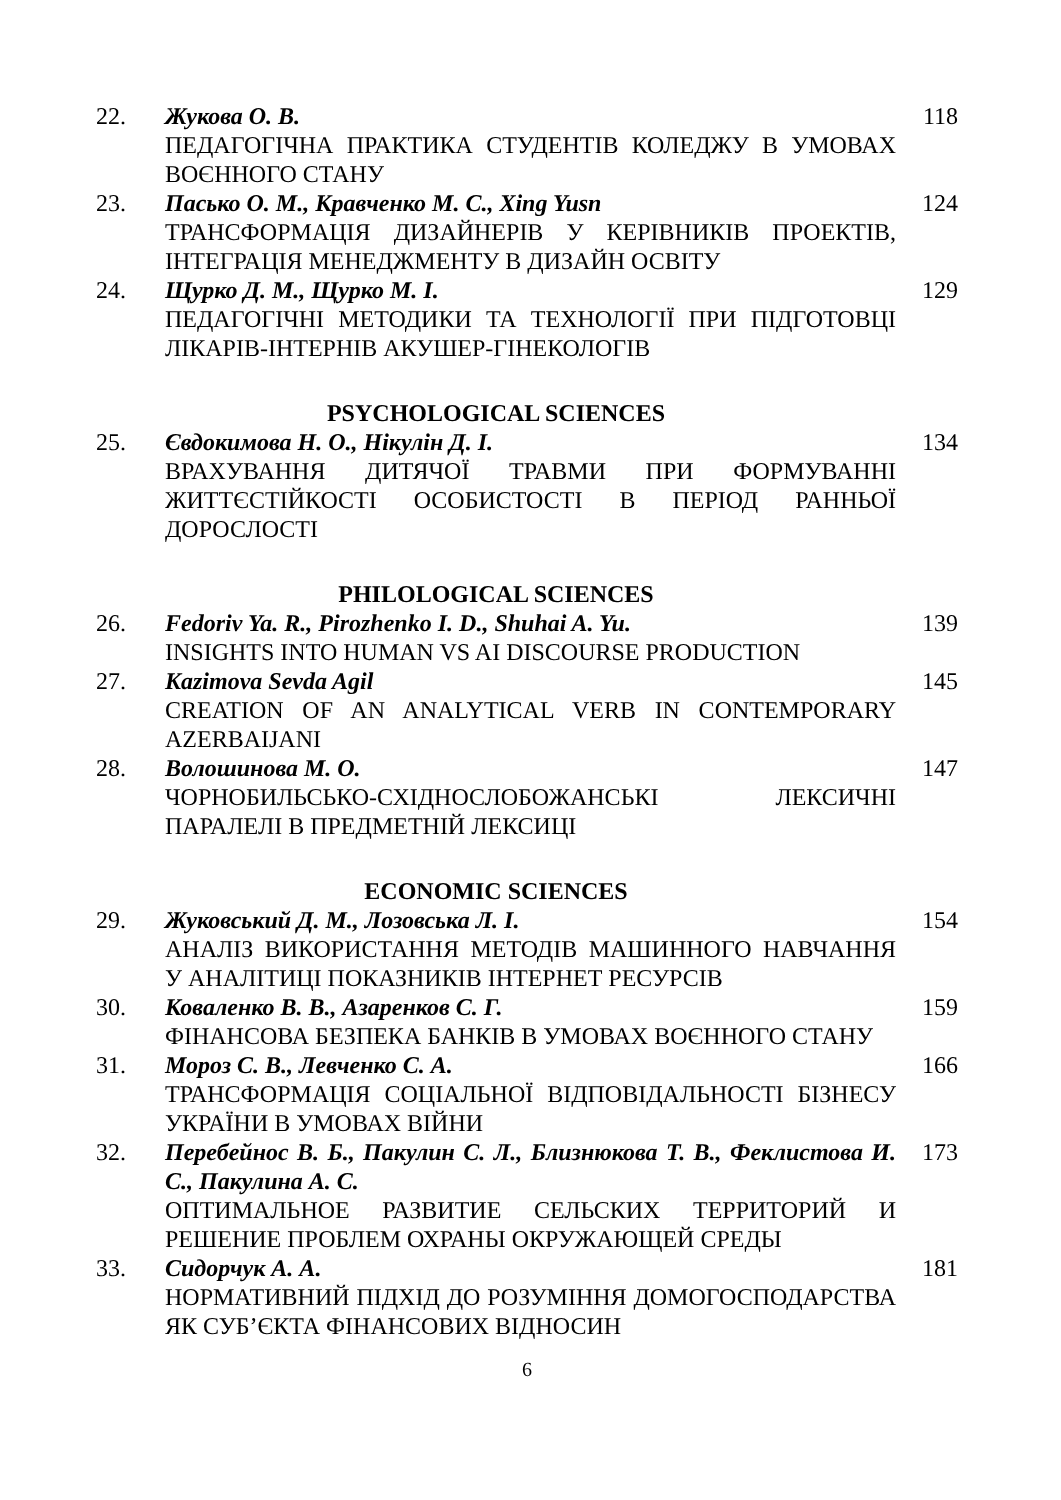22. Жукова О. В.
ПЕДАГОГІЧНА ПРАКТИКА СТУДЕНТІВ КОЛЕДЖУ В УМОВАХ ВОЄННОГО СТАНУ
118
23. Пасько О. М., Кравченко М. С., Xing Yusn
ТРАНСФОРМАЦІЯ ДИЗАЙНЕРІВ У КЕРІВНИКІВ ПРОЕКТІВ, ІНТЕГРАЦІЯ МЕНЕДЖМЕНТУ В ДИЗАЙН ОСВІТУ
124
24. Щурко Д. М., Щурко М. І.
ПЕДАГОГІЧНІ МЕТОДИКИ ТА ТЕХНОЛОГІЇ ПРИ ПІДГОТОВЦІ ЛІКАРІВ-ІНТЕРНІВ АКУШЕР-ГІНЕКОЛОГІВ
129
PSYCHOLOGICAL SCIENCES
25. Євдокимова Н. О., Нікулін Д. І.
ВРАХУВАННЯ ДИТЯЧОЇ ТРАВМИ ПРИ ФОРМУВАННІ ЖИТТЄСТІЙКОСТІ ОСОБИСТОСТІ В ПЕРІОД РАННЬОЇ ДОРОСЛОСТІ
134
PHILOLOGICAL SCIENCES
26. Fedoriv Ya. R., Pirozhenko I. D., Shuhai A. Yu.
INSIGHTS INTO HUMAN VS AI DISCOURSE PRODUCTION
139
27. Kazimova Sevda Agil
CREATION OF AN ANALYTICAL VERB IN CONTEMPORARY AZERBAIJANI
145
28. Волошинова М. О.
ЧОРНОБИЛЬСЬКО-СХІДНОСЛОБОЖАНСЬКІ ЛЕКСИЧНІ ПАРАЛЕЛІ В ПРЕДМЕТНІЙ ЛЕКСИЦІ
147
ECONOMIC SCIENCES
29. Жуковський Д. М., Лозовська Л. І.
АНАЛІЗ ВИКОРИСТАННЯ МЕТОДІВ МАШИННОГО НАВЧАННЯ У АНАЛІТИЦІ ПОКАЗНИКІВ ІНТЕРНЕТ РЕСУРСІВ
154
30. Коваленко В. В., Азаренков С. Г.
ФІНАНСОВА БЕЗПЕКА БАНКІВ В УМОВАХ ВОЄННОГО СТАНУ
159
31. Мороз С. В., Левченко С. А.
ТРАНСФОРМАЦІЯ СОЦІАЛЬНОЇ ВІДПОВІДАЛЬНОСТІ БІЗНЕСУ УКРАЇНИ В УМОВАХ ВІЙНИ
166
32. Перебейнос В. Б., Пакулин С. Л., Близнюкова Т. В., Феклистова И. С., Пакулина А. С.
ОПТИМАЛЬНОЕ РАЗВИТИЕ СЕЛЬСКИХ ТЕРРИТОРИЙ И РЕШЕНИЕ ПРОБЛЕМ ОХРАНЫ ОКРУЖАЮЩЕЙ СРЕДЫ
173
33. Сидорчук А. А.
НОРМАТИВНИЙ ПІДХІД ДО РОЗУМІННЯ ДОМОГОСПОДАРСТВА ЯК СУБ’ЄКТА ФІНАНСОВИХ ВІДНОСИН
181
6